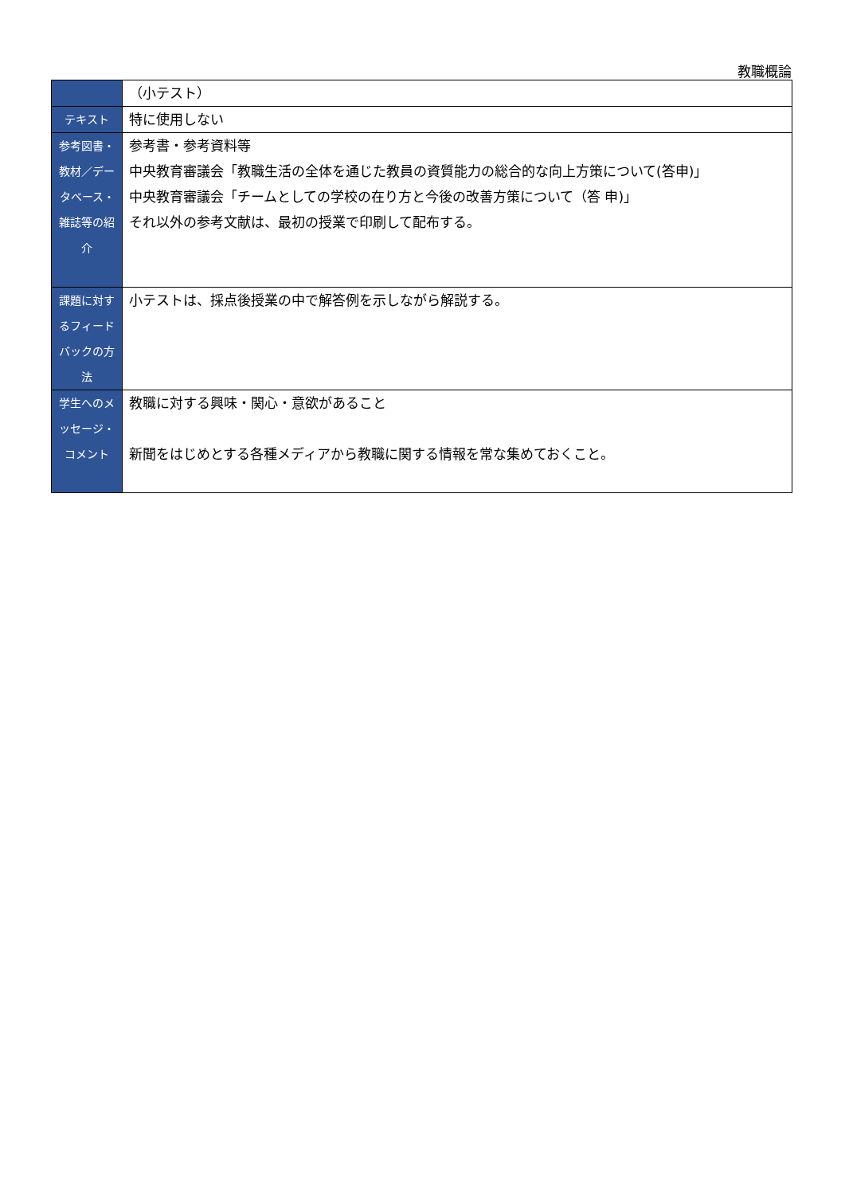教職概論
| | （小テスト） |
| テキスト | 特に使用しない |
| 参考図書・教材／データベース・雑誌等の紹介 | 参考書・参考資料等 中央教育審議会「教職生活の全体を通じた教員の資質能力の総合的な向上方策について(答申)」 中央教育審議会「チームとしての学校の在り方と今後の改善方策について（答 申)」 それ以外の参考文献は、最初の授業で印刷して配布する。 |
| 課題に対するフィードバックの方法 | 小テストは、採点後授業の中で解答例を示しながら解説する。 |
| 学生へのメッセージ・コメント | 教職に対する興味・関心・意欲があること 新聞をはじめとする各種メディアから教職に関する情報を常な集めておくこと。 |